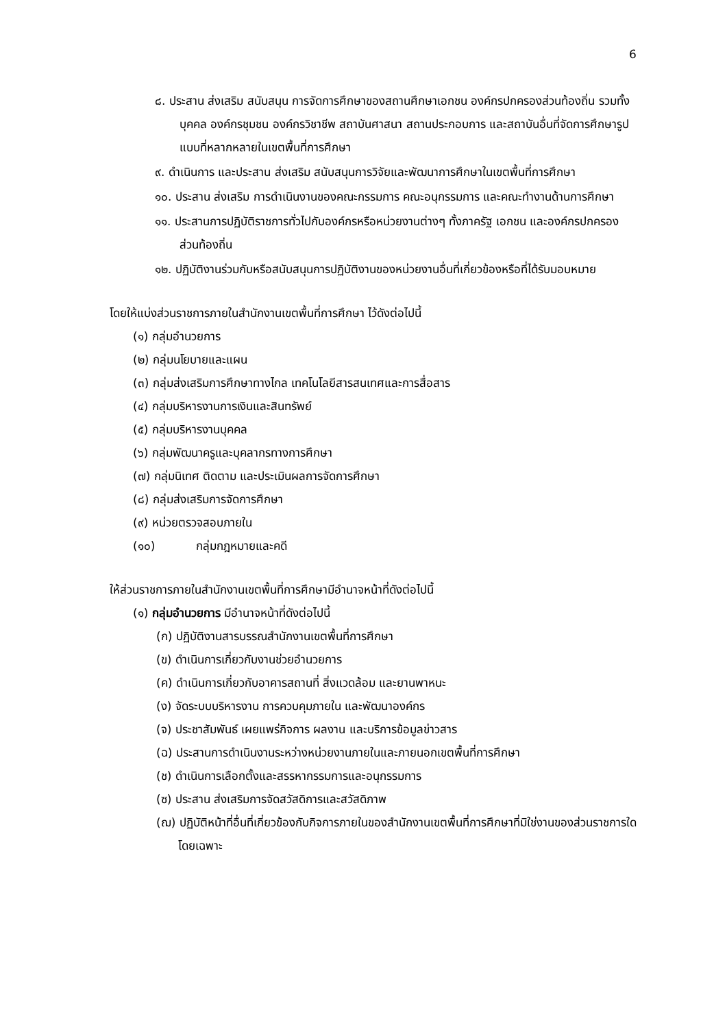6
๘. ประสาน ส่งเสริม สนับสนุน การจัดการศึกษาของสถานศึกษาเอกชน องค์กรปกครองส่วนท้องถิ่น รวมทั้งบุคคล องค์กรชุมชน องค์กรวิชาชีพ สถาบันศาสนา สถานประกอบการ และสถาบันอื่นที่จัดการศึกษารูปแบบที่หลากหลายในเขตพื้นที่การศึกษา
๙. ดำเนินการ และประสาน ส่งเสริม สนับสนุนการวิจัยและพัฒนาการศึกษาในเขตพื้นที่การศึกษา
๑๐. ประสาน ส่งเสริม การดำเนินงานของคณะกรรมการ คณะอนุกรรมการ และคณะทำงานด้านการศึกษา
๑๑. ประสานการปฏิบัติราชการทั่วไปกับองค์กรหรือหน่วยงานต่างๆ ทั้งภาครัฐ เอกชน และองค์กรปกครองส่วนท้องถิ่น
๑๒. ปฏิบัติงานร่วมกับหรือสนับสนุนการปฏิบัติงานของหน่วยงานอื่นที่เกี่ยวข้องหรือที่ได้รับมอบหมาย
โดยให้แบ่งส่วนราชการภายในสำนักงานเขตพื้นที่การศึกษา ไว้ดังต่อไปนี้
(๑) กลุ่มอำนวยการ
(๒) กลุ่มนโยบายและแผน
(๓) กลุ่มส่งเสริมการศึกษาทางไกล เทคโนโลยีสารสนเทศและการสื่อสาร
(๔) กลุ่มบริหารงานการเงินและสินทรัพย์
(๕) กลุ่มบริหารงานบุคคล
(๖) กลุ่มพัฒนาครูและบุคลากรทางการศึกษา
(๗) กลุ่มนิเทศ ติดตาม และประเมินผลการจัดการศึกษา
(๘) กลุ่มส่งเสริมการจัดการศึกษา
(๙) หน่วยตรวจสอบภายใน
(๑๐) กลุ่มกฎหมายและคดี
ให้ส่วนราชการภายในสำนักงานเขตพื้นที่การศึกษามีอำนาจหน้าที่ดังต่อไปนี้
(๑) กลุ่มอำนวยการ มีอำนาจหน้าที่ดังต่อไปนี้
(ก) ปฏิบัติงานสารบรรณสำนักงานเขตพื้นที่การศึกษา
(ข) ดำเนินการเกี่ยวกับงานช่วยอำนวยการ
(ค) ดำเนินการเกี่ยวกับอาคารสถานที่ สิ่งแวดล้อม และยานพาหนะ
(ง) จัดระบบบริหารงาน การควบคุมภายใน และพัฒนาองค์กร
(จ) ประชาสัมพันธ์ เผยแพร่กิจการ ผลงาน และบริการข้อมูลข่าวสาร
(ฉ) ประสานการดำเนินงานระหว่างหน่วยงานภายในและภายนอกเขตพื้นที่การศึกษา
(ช) ดำเนินการเลือกตั้งและสรรหากรรมการและอนุกรรมการ
(ซ) ประสาน ส่งเสริมการจัดสวัสดิการและสวัสดิภาพ
(ฌ) ปฏิบัติหน้าที่อื่นที่เกี่ยวข้องกับกิจการภายในของสำนักงานเขตพื้นที่การศึกษาที่มิใช่งานของส่วนราชการใดโดยเฉพาะ